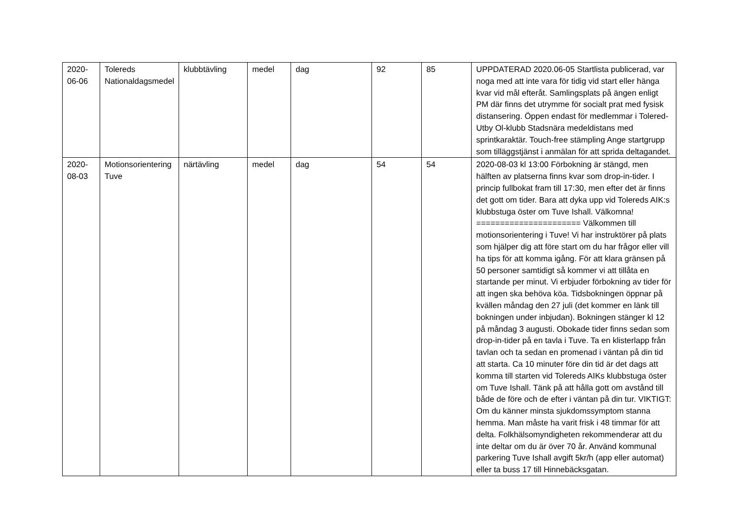| 2020-06-06 | Tolereds Nationaldagsmedel | klubbtävling | medel | dag | 92 | 85 | UPPDATERAD 2020.06-05 Startlista publicerad, var noga med att inte vara för tidig vid start eller hänga kvar vid mål efteråt. Samlingsplats på ängen enligt PM där finns det utrymme för socialt prat med fysisk distansering. Öppen endast för medlemmar i Tolered-Utby Ol-klubb Stadsnära medeldistans med sprintkaraktär. Touch-free stämpling Ange startgrupp som tilläggstjänst i anmälan för att sprida deltagandet. |
| 2020-08-03 | Motionsorientering Tuve | närtävling | medel | dag | 54 | 54 | 2020-08-03 kl 13:00 Förbokning är stängd, men hälften av platserna finns kvar som drop-in-tider. I princip fullbokat fram till 17:30, men efter det är finns det gott om tider. Bara att dyka upp vid Tolereds AIK:s klubbstuga öster om Tuve Ishall. Välkomna! ====================== Välkommen till motionsorientering i Tuve! Vi har instruktörer på plats som hjälper dig att före start om du har frågor eller vill ha tips för att komma igång. För att klara gränsen på 50 personer samtidigt så kommer vi att tillåta en startande per minut. Vi erbjuder förbokning av tider för att ingen ska behöva köa. Tidsbokningen öppnar på kvällen måndag den 27 juli (det kommer en länk till bokningen under inbjudan). Bokningen stänger kl 12 på måndag 3 augusti. Obokade tider finns sedan som drop-in-tider på en tavla i Tuve. Ta en klisterlapp från tavlan och ta sedan en promenad i väntan på din tid att starta. Ca 10 minuter före din tid är det dags att komma till starten vid Tolereds AIKs klubbstuga öster om Tuve Ishall. Tänk på att hålla gott om avstånd till både de före och de efter i väntan på din tur. VIKTIGT: Om du känner minsta sjukdomssymptom stanna hemma. Man måste ha varit frisk i 48 timmar för att delta. Folkhälsomyndigheten rekommenderar att du inte deltar om du är över 70 år. Använd kommunal parkering Tuve Ishall avgift 5kr/h (app eller automat) eller ta buss 17 till Hinnebäcksgatan. |